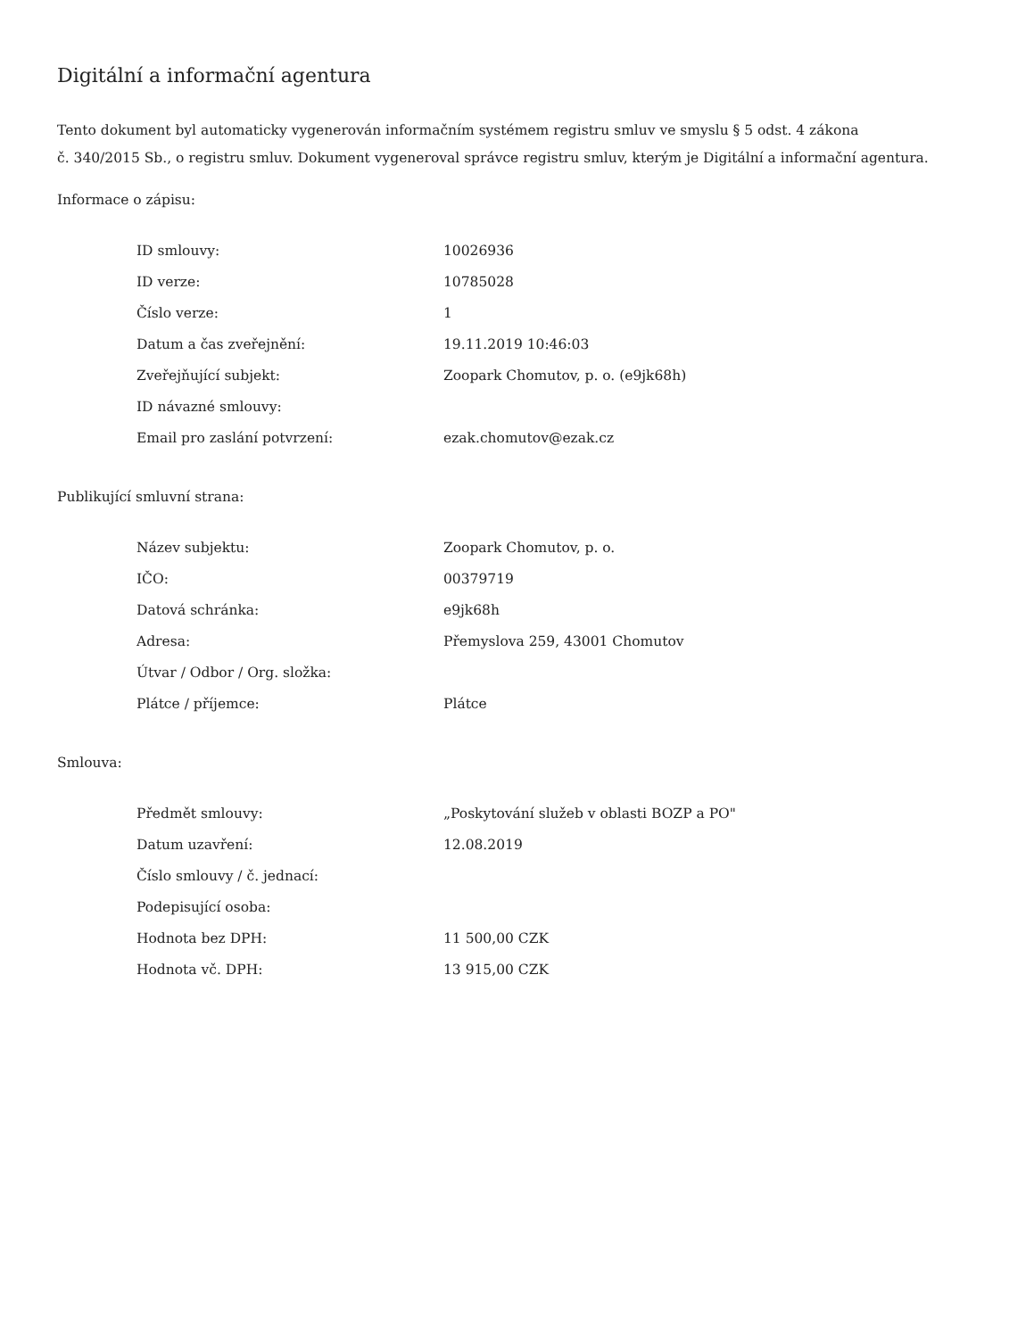Digitální a informační agentura
Tento dokument byl automaticky vygenerován informačním systémem registru smluv ve smyslu § 5 odst. 4 zákona
č. 340/2015 Sb., o registru smluv. Dokument vygeneroval správce registru smluv, kterým je Digitální a informační agentura.
Informace o zápisu:
| ID smlouvy: | 10026936 |
| ID verze: | 10785028 |
| Číslo verze: | 1 |
| Datum a čas zveřejnění: | 19.11.2019 10:46:03 |
| Zveřejňující subjekt: | Zoopark Chomutov, p. o. (e9jk68h) |
| ID návazné smlouvy: | |
| Email pro zaslání potvrzení: | ezak.chomutov@ezak.cz |
Publikující smluvní strana:
| Název subjektu: | Zoopark Chomutov, p. o. |
| IČO: | 00379719 |
| Datová schránka: | e9jk68h |
| Adresa: | Přemyslova 259, 43001 Chomutov |
| Útvar / Odbor / Org. složka: | |
| Plátce / příjemce: | Plátce |
Smlouva:
| Předmět smlouvy: | „Poskytování služeb v oblasti BOZP a PO" |
| Datum uzavření: | 12.08.2019 |
| Číslo smlouvy / č. jednací: | |
| Podepisující osoba: | |
| Hodnota bez DPH: | 11 500,00 CZK |
| Hodnota vč. DPH: | 13 915,00 CZK |